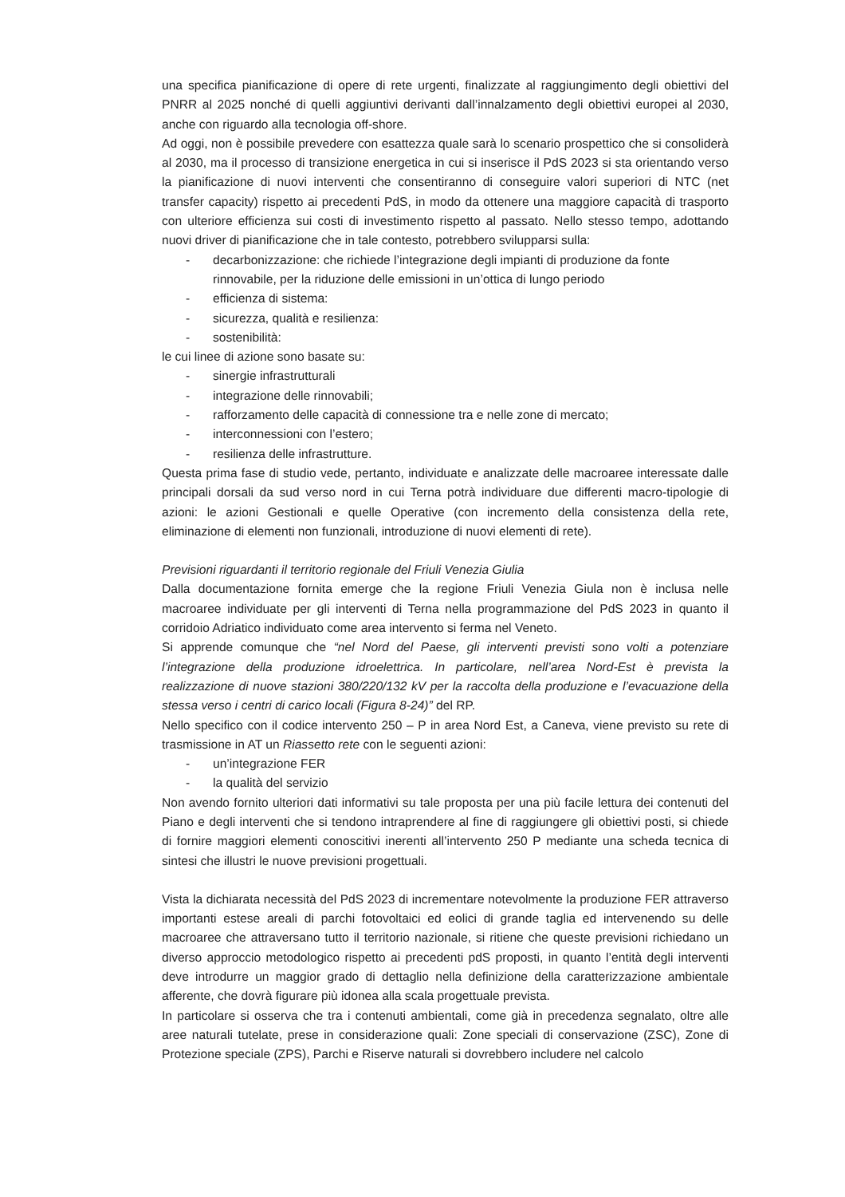una specifica pianificazione di opere di rete urgenti, finalizzate al raggiungimento degli obiettivi del PNRR al 2025 nonché di quelli aggiuntivi derivanti dall’innalzamento degli obiettivi europei al 2030, anche con riguardo alla tecnologia off-shore.
Ad oggi, non è possibile prevedere con esattezza quale sarà lo scenario prospettico che si consoliderà al 2030, ma il processo di transizione energetica in cui si inserisce il PdS 2023 si sta orientando verso la pianificazione di nuovi interventi che consentiranno di conseguire valori superiori di NTC (net transfer capacity) rispetto ai precedenti PdS, in modo da ottenere una maggiore capacità di trasporto con ulteriore efficienza sui costi di investimento rispetto al passato. Nello stesso tempo, adottando nuovi driver di pianificazione che in tale contesto, potrebbero svilupparsi sulla:
- decarbonizzazione: che richiede l’integrazione degli impianti di produzione da fonte rinnovabile, per la riduzione delle emissioni in un’ottica di lungo periodo
- efficienza di sistema:
- sicurezza, qualità e resilienza:
- sostenibilità:
le cui linee di azione sono basate su:
- sinergie infrastrutturali
- integrazione delle rinnovabili;
- rafforzamento delle capacità di connessione tra e nelle zone di mercato;
- interconnessioni con l’estero;
- resilienza delle infrastrutture.
Questa prima fase di studio vede, pertanto, individuate e analizzate delle macroaree interessate dalle principali dorsali da sud verso nord in cui Terna potrà individuare due differenti macro-tipologie di azioni: le azioni Gestionali e quelle Operative (con incremento della consistenza della rete, eliminazione di elementi non funzionali, introduzione di nuovi elementi di rete).
Previsioni riguardanti il territorio regionale del Friuli Venezia Giulia
Dalla documentazione fornita emerge che la regione Friuli Venezia Giula non è inclusa nelle macroaree individuate per gli interventi di Terna nella programmazione del PdS 2023 in quanto il corridoio Adriatico individuato come area intervento si ferma nel Veneto.
Si apprende comunque che “nel Nord del Paese, gli interventi previsti sono volti a potenziare l’integrazione della produzione idroelettrica. In particolare, nell’area Nord-Est è prevista la realizzazione di nuove stazioni 380/220/132 kV per la raccolta della produzione e l’evacuazione della stessa verso i centri di carico locali (Figura 8-24)” del RP.
Nello specifico con il codice intervento 250 – P in area Nord Est, a Caneva, viene previsto su rete di trasmissione in AT un Riassetto rete con le seguenti azioni:
- un’integrazione FER
- la qualità del servizio
Non avendo fornito ulteriori dati informativi su tale proposta per una più facile lettura dei contenuti del Piano e degli interventi che si tendono intraprendere al fine di raggiungere gli obiettivi posti, si chiede di fornire maggiori elementi conoscitivi inerenti all’intervento 250 P mediante una scheda tecnica di sintesi che illustri le nuove previsioni progettuali.
Vista la dichiarata necessità del PdS 2023 di incrementare notevolmente la produzione FER attraverso importanti estese areali di parchi fotovoltaici ed eolici di grande taglia ed intervenendo su delle macroaree che attraversano tutto il territorio nazionale, si ritiene che queste previsioni richiedano un diverso approccio metodologico rispetto ai precedenti pdS proposti, in quanto l’entità degli interventi deve introdurre un maggior grado di dettaglio nella definizione della caratterizzazione ambientale afferente, che dovrà figurare più idonea alla scala progettuale prevista.
In particolare si osserva che tra i contenuti ambientali, come già in precedenza segnalato, oltre alle aree naturali tutelate, prese in considerazione quali: Zone speciali di conservazione (ZSC), Zone di Protezione speciale (ZPS), Parchi e Riserve naturali si dovrebbero includere nel calcolo